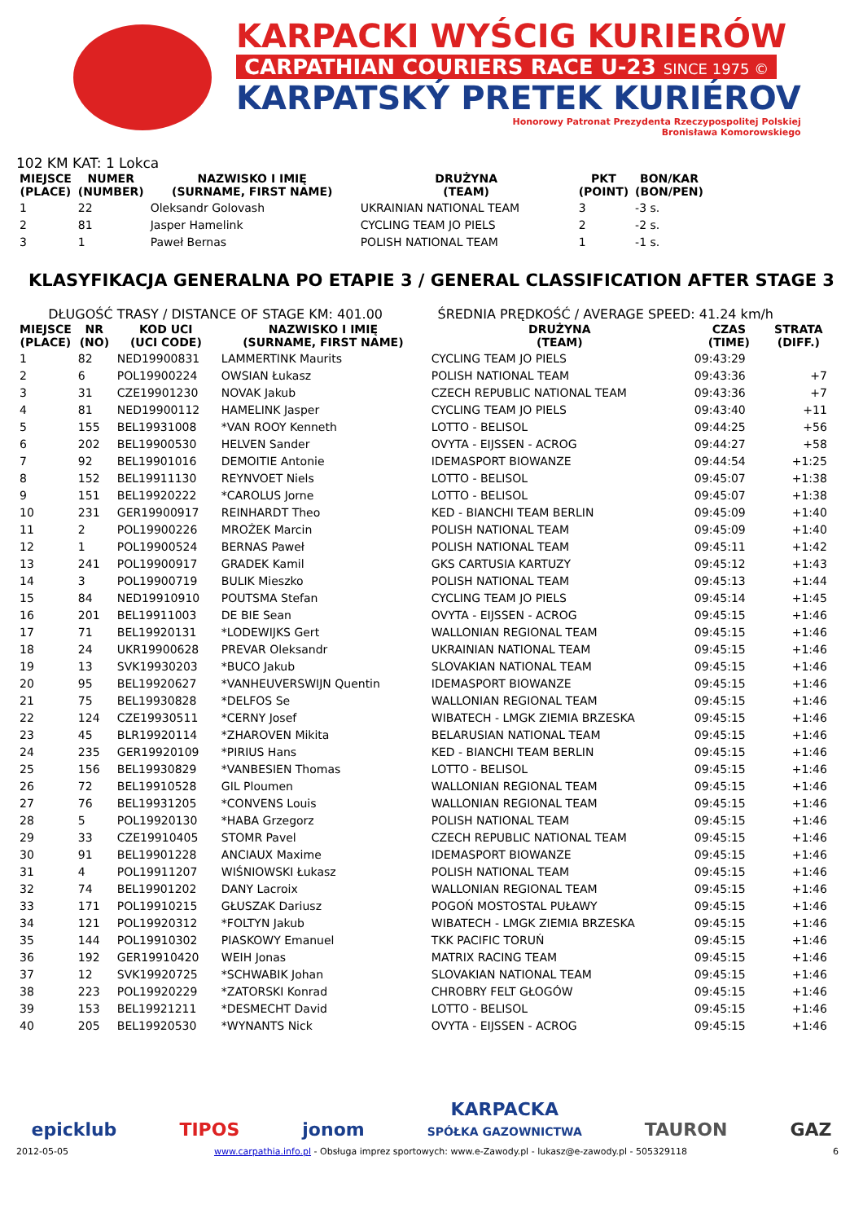KARPACKI WYŚCIG KURIERÓW
CARPATHIAN COURIERS RACE U-23 SINCE 1975 ©
KARPATSKÝ PRETEK KURIÉROV
Honorowy Patronat Prezydenta Rzeczypospolitej Polskiej
Bronisława Komorowskiego
102 KM KAT: 1 Lokca
| MIEJSCE (PLACE) | NUMER (NUMBER) | NAZWISKO I IMIĘ (SURNAME, FIRST NAME) | DRUŻYNA (TEAM) | PKT (POINT) | BON/KAR (BON/PEN) |
| --- | --- | --- | --- | --- | --- |
| 1 | 22 | Oleksandr Golovash | UKRAINIAN NATIONAL TEAM | 3 | -3 s. |
| 2 | 81 | Jasper Hamelink | CYCLING TEAM JO PIELS | 2 | -2 s. |
| 3 | 1 | Paweł Bernas | POLISH NATIONAL TEAM | 1 | -1 s. |
KLASYFIKACJA GENERALNA PO ETAPIE 3 / GENERAL CLASSIFICATION AFTER STAGE 3
DŁUGOŚĆ TRASY / DISTANCE OF STAGE KM: 401.00 ŚREDNIA PRĘDKOŚĆ / AVERAGE SPEED: 41.24 km/h
| MIEJSCE (PLACE) | NR (NO) | KOD UCI (UCI CODE) | NAZWISKO I IMIĘ (SURNAME, FIRST NAME) | DRUŻYNA (TEAM) | CZAS (TIME) | STRATA (DIFF.) |
| --- | --- | --- | --- | --- | --- | --- |
| 1 | 82 | NED19900831 | LAMMERTINK Maurits | CYCLING TEAM JO PIELS | 09:43:29 | |
| 2 | 6 | POL19900224 | OWSIAN Łukasz | POLISH NATIONAL TEAM | 09:43:36 | +7 |
| 3 | 31 | CZE19901230 | NOVAK Jakub | CZECH REPUBLIC NATIONAL TEAM | 09:43:36 | +7 |
| 4 | 81 | NED19900112 | HAMELINK Jasper | CYCLING TEAM JO PIELS | 09:43:40 | +11 |
| 5 | 155 | BEL19931008 | *VAN ROOY Kenneth | LOTTO - BELISOL | 09:44:25 | +56 |
| 6 | 202 | BEL19900530 | HELVEN Sander | OVYTA - EIJSSEN - ACROG | 09:44:27 | +58 |
| 7 | 92 | BEL19901016 | DEMOITIE Antonie | IDEMASPORT BIOWANZE | 09:44:54 | +1:25 |
| 8 | 152 | BEL19911130 | REYNVOET Niels | LOTTO - BELISOL | 09:45:07 | +1:38 |
| 9 | 151 | BEL19920222 | *CAROLUS Jorne | LOTTO - BELISOL | 09:45:07 | +1:38 |
| 10 | 231 | GER19900917 | REINHARDT Theo | KED - BIANCHI TEAM BERLIN | 09:45:09 | +1:40 |
| 11 | 2 | POL19900226 | MROŻEK Marcin | POLISH NATIONAL TEAM | 09:45:09 | +1:40 |
| 12 | 1 | POL19900524 | BERNAS Paweł | POLISH NATIONAL TEAM | 09:45:11 | +1:42 |
| 13 | 241 | POL19900917 | GRADEK Kamil | GKS CARTUSIA KARTUZY | 09:45:12 | +1:43 |
| 14 | 3 | POL19900719 | BULIK Mieszko | POLISH NATIONAL TEAM | 09:45:13 | +1:44 |
| 15 | 84 | NED19910910 | POUTSMA Stefan | CYCLING TEAM JO PIELS | 09:45:14 | +1:45 |
| 16 | 201 | BEL19911003 | DE BIE Sean | OVYTA - EIJSSEN - ACROG | 09:45:15 | +1:46 |
| 17 | 71 | BEL19920131 | *LODEWIJKS Gert | WALLONIAN REGIONAL TEAM | 09:45:15 | +1:46 |
| 18 | 24 | UKR19900628 | PREVAR Oleksandr | UKRAINIAN NATIONAL TEAM | 09:45:15 | +1:46 |
| 19 | 13 | SVK19930203 | *BUCO Jakub | SLOVAKIAN NATIONAL TEAM | 09:45:15 | +1:46 |
| 20 | 95 | BEL19920627 | *VANHEUVERSWIJN Quentin | IDEMASPORT BIOWANZE | 09:45:15 | +1:46 |
| 21 | 75 | BEL19930828 | *DELFOS Se | WALLONIAN REGIONAL TEAM | 09:45:15 | +1:46 |
| 22 | 124 | CZE19930511 | *CERNY Josef | WIBATECH - LMGK ZIEMIA BRZESKA | 09:45:15 | +1:46 |
| 23 | 45 | BLR19920114 | *ZHAROVEN Mikita | BELARUSIAN NATIONAL TEAM | 09:45:15 | +1:46 |
| 24 | 235 | GER19920109 | *PIRIUS Hans | KED - BIANCHI TEAM BERLIN | 09:45:15 | +1:46 |
| 25 | 156 | BEL19930829 | *VANBESIEN Thomas | LOTTO - BELISOL | 09:45:15 | +1:46 |
| 26 | 72 | BEL19910528 | GIL Ploumen | WALLONIAN REGIONAL TEAM | 09:45:15 | +1:46 |
| 27 | 76 | BEL19931205 | *CONVENS Louis | WALLONIAN REGIONAL TEAM | 09:45:15 | +1:46 |
| 28 | 5 | POL19920130 | *HABA Grzegorz | POLISH NATIONAL TEAM | 09:45:15 | +1:46 |
| 29 | 33 | CZE19910405 | STOMR Pavel | CZECH REPUBLIC NATIONAL TEAM | 09:45:15 | +1:46 |
| 30 | 91 | BEL19901228 | ANCIAUX Maxime | IDEMASPORT BIOWANZE | 09:45:15 | +1:46 |
| 31 | 4 | POL19911207 | WIŚNIOWSKI Łukasz | POLISH NATIONAL TEAM | 09:45:15 | +1:46 |
| 32 | 74 | BEL19901202 | DANY Lacroix | WALLONIAN REGIONAL TEAM | 09:45:15 | +1:46 |
| 33 | 171 | POL19910215 | GŁUSZAK Dariusz | POGOŃ MOSTOSTAL PUŁAWY | 09:45:15 | +1:46 |
| 34 | 121 | POL19920312 | *FOLTYN Jakub | WIBATECH - LMGK ZIEMIA BRZESKA | 09:45:15 | +1:46 |
| 35 | 144 | POL19910302 | PIASKOWY Emanuel | TKK PACIFIC TORUŃ | 09:45:15 | +1:46 |
| 36 | 192 | GER19910420 | WEIH Jonas | MATRIX RACING TEAM | 09:45:15 | +1:46 |
| 37 | 12 | SVK19920725 | *SCHWABIK Johan | SLOVAKIAN NATIONAL TEAM | 09:45:15 | +1:46 |
| 38 | 223 | POL19920229 | *ZATORSKI Konrad | CHROBRY FELT GŁOGÓW | 09:45:15 | +1:46 |
| 39 | 153 | BEL19921211 | *DESMECHT David | LOTTO - BELISOL | 09:45:15 | +1:46 |
| 40 | 205 | BEL19920530 | *WYNANTS Nick | OVYTA - EIJSSEN - ACROG | 09:45:15 | +1:46 |
epicklub TIPOS jonom KARPACKA
SPÓŁKA GAZOWNICTWA TAURON GAZ
2012-05-05 www.carpathia.info.pl - Obsługa imprez sportowych: www.e-Zawody.pl - lukasz@e-zawody.pl - 505329118 6